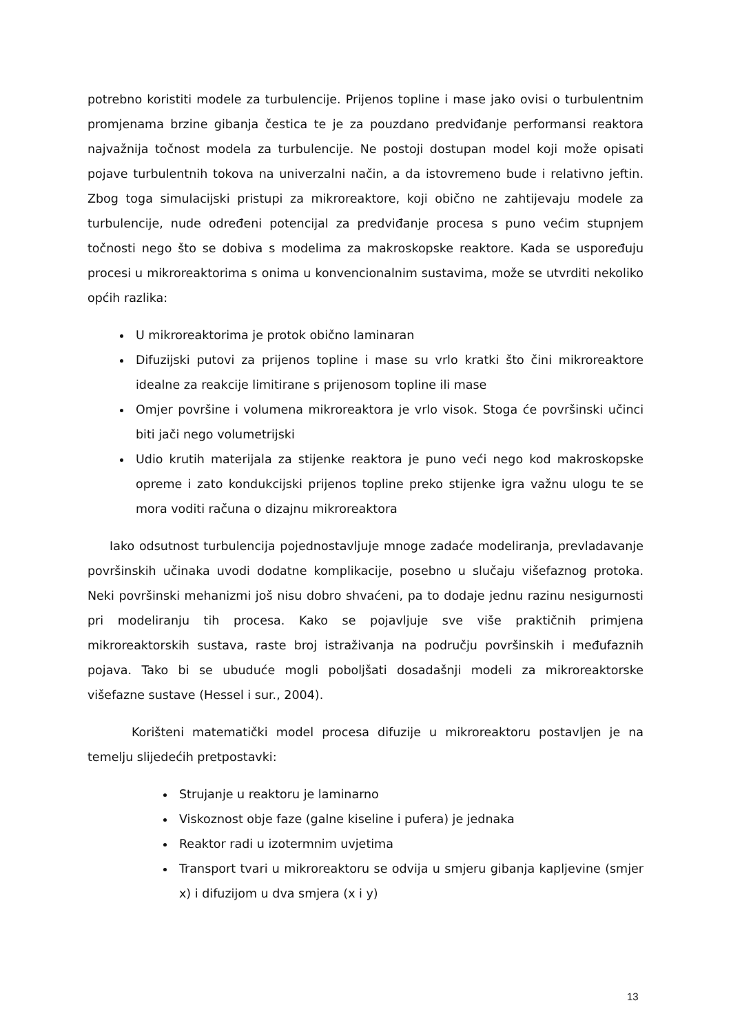potrebno koristiti modele za turbulencije. Prijenos topline i mase jako ovisi o turbulentnim promjenama brzine gibanja čestica te je za pouzdano predviđanje performansi reaktora najvažnija točnost modela za turbulencije. Ne postoji dostupan model koji može opisati pojave turbulentnih tokova na univerzalni način, a da istovremeno bude i relativno jeftin. Zbog toga simulacijski pristupi za mikroreaktore, koji obično ne zahtijevaju modele za turbulencije, nude određeni potencijal za predviđanje procesa s puno većim stupnjem točnosti nego što se dobiva s modelima za makroskopske reaktore. Kada se uspoređuju procesi u mikroreaktorima s onima u konvencionalnim sustavima, može se utvrditi nekoliko općih razlika:
U mikroreaktorima je protok obično laminaran
Difuzijski putovi za prijenos topline i mase su vrlo kratki što čini mikroreaktore idealne za reakcije limitirane s prijenosom topline ili mase
Omjer površine i volumena mikroreaktora je vrlo visok. Stoga će površinski učinci biti jači nego volumetrijski
Udio krutih materijala za stijenke reaktora je puno veći nego kod makroskopske opreme i zato kondukcijski prijenos topline preko stijenke igra važnu ulogu te se mora voditi računa o dizajnu mikroreaktora
Iako odsutnost turbulencija pojednostavljuje mnoge zadaće modeliranja, prevladavanje površinskih učinaka uvodi dodatne komplikacije, posebno u slučaju višefaznog protoka. Neki površinski mehanizmi još nisu dobro shvaćeni, pa to dodaje jednu razinu nesigurnosti pri modeliranju tih procesa. Kako se pojavljuje sve više praktičnih primjena mikroreaktorskih sustava, raste broj istraživanja na području površinskih i međufaznih pojava. Tako bi se ubuduće mogli poboljšati dosadašnji modeli za mikroreaktorske višefazne sustave (Hessel i sur., 2004).
Korišteni matematički model procesa difuzije u mikroreaktoru postavljen je na temelju slijedećih pretpostavki:
Strujanje u reaktoru je laminarno
Viskoznost obje faze (galne kiseline i pufera) je jednaka
Reaktor radi u izotermnim uvjetima
Transport tvari u mikroreaktoru se odvija u smjeru gibanja kapljevine (smjer x) i difuzijom u dva smjera (x i y)
13